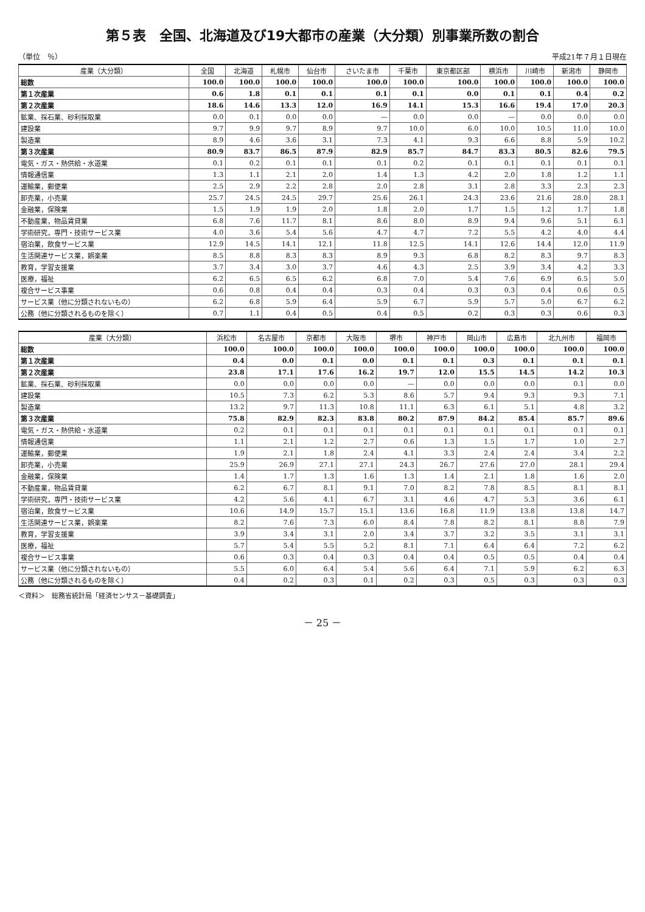第５表　全国、北海道及び19大都市の産業（大分類）別事業所数の割合
（単位　％） 平成21年７月１日現在
| 産業（大分類） | 全国 | 北海道 | 札幌市 | 仙台市 | さいたま市 | 千葉市 | 東京都区部 | 横浜市 | 川崎市 | 新潟市 | 静岡市 |
| --- | --- | --- | --- | --- | --- | --- | --- | --- | --- | --- | --- |
| 総数 | 100.0 | 100.0 | 100.0 | 100.0 | 100.0 | 100.0 | 100.0 | 100.0 | 100.0 | 100.0 | 100.0 |
| 第１次産業 | 0.6 | 1.8 | 0.1 | 0.1 | 0.1 | 0.1 | 0.0 | 0.1 | 0.1 | 0.4 | 0.2 |
| 第２次産業 | 18.6 | 14.6 | 13.3 | 12.0 | 16.9 | 14.1 | 15.3 | 16.6 | 19.4 | 17.0 | 20.3 |
| 鉱業、採石業、砂利採取業 | 0.0 | 0.1 | 0.0 | 0.0 | — | 0.0 | 0.0 | — | 0.0 | 0.0 | 0.0 |
| 建設業 | 9.7 | 9.9 | 9.7 | 8.9 | 9.7 | 10.0 | 6.0 | 10.0 | 10.5 | 11.0 | 10.0 |
| 製造業 | 8.9 | 4.6 | 3.6 | 3.1 | 7.3 | 4.1 | 9.3 | 6.6 | 8.8 | 5.9 | 10.2 |
| 第３次産業 | 80.9 | 83.7 | 86.5 | 87.9 | 82.9 | 85.7 | 84.7 | 83.3 | 80.5 | 82.6 | 79.5 |
| 電気・ガス・熱供給・水道業 | 0.1 | 0.2 | 0.1 | 0.1 | 0.1 | 0.2 | 0.1 | 0.1 | 0.1 | 0.1 | 0.1 |
| 情報通信業 | 1.3 | 1.1 | 2.1 | 2.0 | 1.4 | 1.3 | 4.2 | 2.0 | 1.8 | 1.2 | 1.1 |
| 運輸業，郵便業 | 2.5 | 2.9 | 2.2 | 2.8 | 2.0 | 2.8 | 3.1 | 2.8 | 3.3 | 2.3 | 2.3 |
| 卸売業，小売業 | 25.7 | 24.5 | 24.5 | 29.7 | 25.6 | 26.1 | 24.3 | 23.6 | 21.6 | 28.0 | 28.1 |
| 金融業，保険業 | 1.5 | 1.9 | 1.9 | 2.0 | 1.8 | 2.0 | 1.7 | 1.5 | 1.2 | 1.7 | 1.8 |
| 不動産業，物品賃貸業 | 6.8 | 7.6 | 11.7 | 8.1 | 8.6 | 8.0 | 8.9 | 9.4 | 9.6 | 5.1 | 6.1 |
| 学術研究，専門・技術サービス業 | 4.0 | 3.6 | 5.4 | 5.6 | 4.7 | 4.7 | 7.2 | 5.5 | 4.2 | 4.0 | 4.4 |
| 宿泊業，飲食サービス業 | 12.9 | 14.5 | 14.1 | 12.1 | 11.8 | 12.5 | 14.1 | 12.6 | 14.4 | 12.0 | 11.9 |
| 生活関連サービス業，娯楽業 | 8.5 | 8.8 | 8.3 | 8.3 | 8.9 | 9.3 | 6.8 | 8.2 | 8.3 | 9.7 | 8.3 |
| 教育，学習支援業 | 3.7 | 3.4 | 3.0 | 3.7 | 4.6 | 4.3 | 2.5 | 3.9 | 3.4 | 4.2 | 3.3 |
| 医療，福祉 | 6.2 | 6.5 | 6.5 | 6.2 | 6.8 | 7.0 | 5.4 | 7.6 | 6.9 | 6.5 | 5.0 |
| 複合サービス事業 | 0.6 | 0.8 | 0.4 | 0.4 | 0.3 | 0.4 | 0.3 | 0.3 | 0.4 | 0.6 | 0.5 |
| サービス業（他に分類されないもの） | 6.2 | 6.8 | 5.9 | 6.4 | 5.9 | 6.7 | 5.9 | 5.7 | 5.0 | 6.7 | 6.2 |
| 公務（他に分類されるものを除く） | 0.7 | 1.1 | 0.4 | 0.5 | 0.4 | 0.5 | 0.2 | 0.3 | 0.3 | 0.6 | 0.3 |
| 産業（大分類） | 浜松市 | 名古屋市 | 京都市 | 大阪市 | 堺市 | 神戸市 | 岡山市 | 広島市 | 北九州市 | 福岡市 |
| --- | --- | --- | --- | --- | --- | --- | --- | --- | --- | --- |
| 総数 | 100.0 | 100.0 | 100.0 | 100.0 | 100.0 | 100.0 | 100.0 | 100.0 | 100.0 | 100.0 |
| 第１次産業 | 0.4 | 0.0 | 0.1 | 0.0 | 0.1 | 0.1 | 0.3 | 0.1 | 0.1 | 0.1 |
| 第２次産業 | 23.8 | 17.1 | 17.6 | 16.2 | 19.7 | 12.0 | 15.5 | 14.5 | 14.2 | 10.3 |
| 鉱業、採石業、砂利採取業 | 0.0 | 0.0 | 0.0 | 0.0 | — | 0.0 | 0.0 | 0.0 | 0.1 | 0.0 |
| 建設業 | 10.5 | 7.3 | 6.2 | 5.3 | 8.6 | 5.7 | 9.4 | 9.3 | 9.3 | 7.1 |
| 製造業 | 13.2 | 9.7 | 11.3 | 10.8 | 11.1 | 6.3 | 6.1 | 5.1 | 4.8 | 3.2 |
| 第３次産業 | 75.8 | 82.9 | 82.3 | 83.8 | 80.2 | 87.9 | 84.2 | 85.4 | 85.7 | 89.6 |
| 電気・ガス・熱供給・水道業 | 0.2 | 0.1 | 0.1 | 0.1 | 0.1 | 0.1 | 0.1 | 0.1 | 0.1 | 0.1 |
| 情報通信業 | 1.1 | 2.1 | 1.2 | 2.7 | 0.6 | 1.3 | 1.5 | 1.7 | 1.0 | 2.7 |
| 運輸業，郵便業 | 1.9 | 2.1 | 1.8 | 2.4 | 4.1 | 3.3 | 2.4 | 2.4 | 3.4 | 2.2 |
| 卸売業，小売業 | 25.9 | 26.9 | 27.1 | 27.1 | 24.3 | 26.7 | 27.6 | 27.0 | 28.1 | 29.4 |
| 金融業，保険業 | 1.4 | 1.7 | 1.3 | 1.6 | 1.3 | 1.4 | 2.1 | 1.8 | 1.6 | 2.0 |
| 不動産業，物品賃貸業 | 6.2 | 6.7 | 8.1 | 9.1 | 7.0 | 8.2 | 7.8 | 8.5 | 8.1 | 8.1 |
| 学術研究，専門・技術サービス業 | 4.2 | 5.6 | 4.1 | 6.7 | 3.1 | 4.6 | 4.7 | 5.3 | 3.6 | 6.1 |
| 宿泊業，飲食サービス業 | 10.6 | 14.9 | 15.7 | 15.1 | 13.6 | 16.8 | 11.9 | 13.8 | 13.8 | 14.7 |
| 生活関連サービス業，娯楽業 | 8.2 | 7.6 | 7.3 | 6.0 | 8.4 | 7.8 | 8.2 | 8.1 | 8.8 | 7.9 |
| 教育，学習支援業 | 3.9 | 3.4 | 3.1 | 2.0 | 3.4 | 3.7 | 3.2 | 3.5 | 3.1 | 3.1 |
| 医療，福祉 | 5.7 | 5.4 | 5.5 | 5.2 | 8.1 | 7.1 | 6.4 | 6.4 | 7.2 | 6.2 |
| 複合サービス事業 | 0.6 | 0.3 | 0.4 | 0.3 | 0.4 | 0.4 | 0.5 | 0.5 | 0.4 | 0.4 |
| サービス業（他に分類されないもの） | 5.5 | 6.0 | 6.4 | 5.4 | 5.6 | 6.4 | 7.1 | 5.9 | 6.2 | 6.3 |
| 公務（他に分類されるものを除く） | 0.4 | 0.2 | 0.3 | 0.1 | 0.2 | 0.3 | 0.5 | 0.3 | 0.3 | 0.3 |
＜資料＞　総務省統計局「経済センサス－基礎調査」
－ 25 －